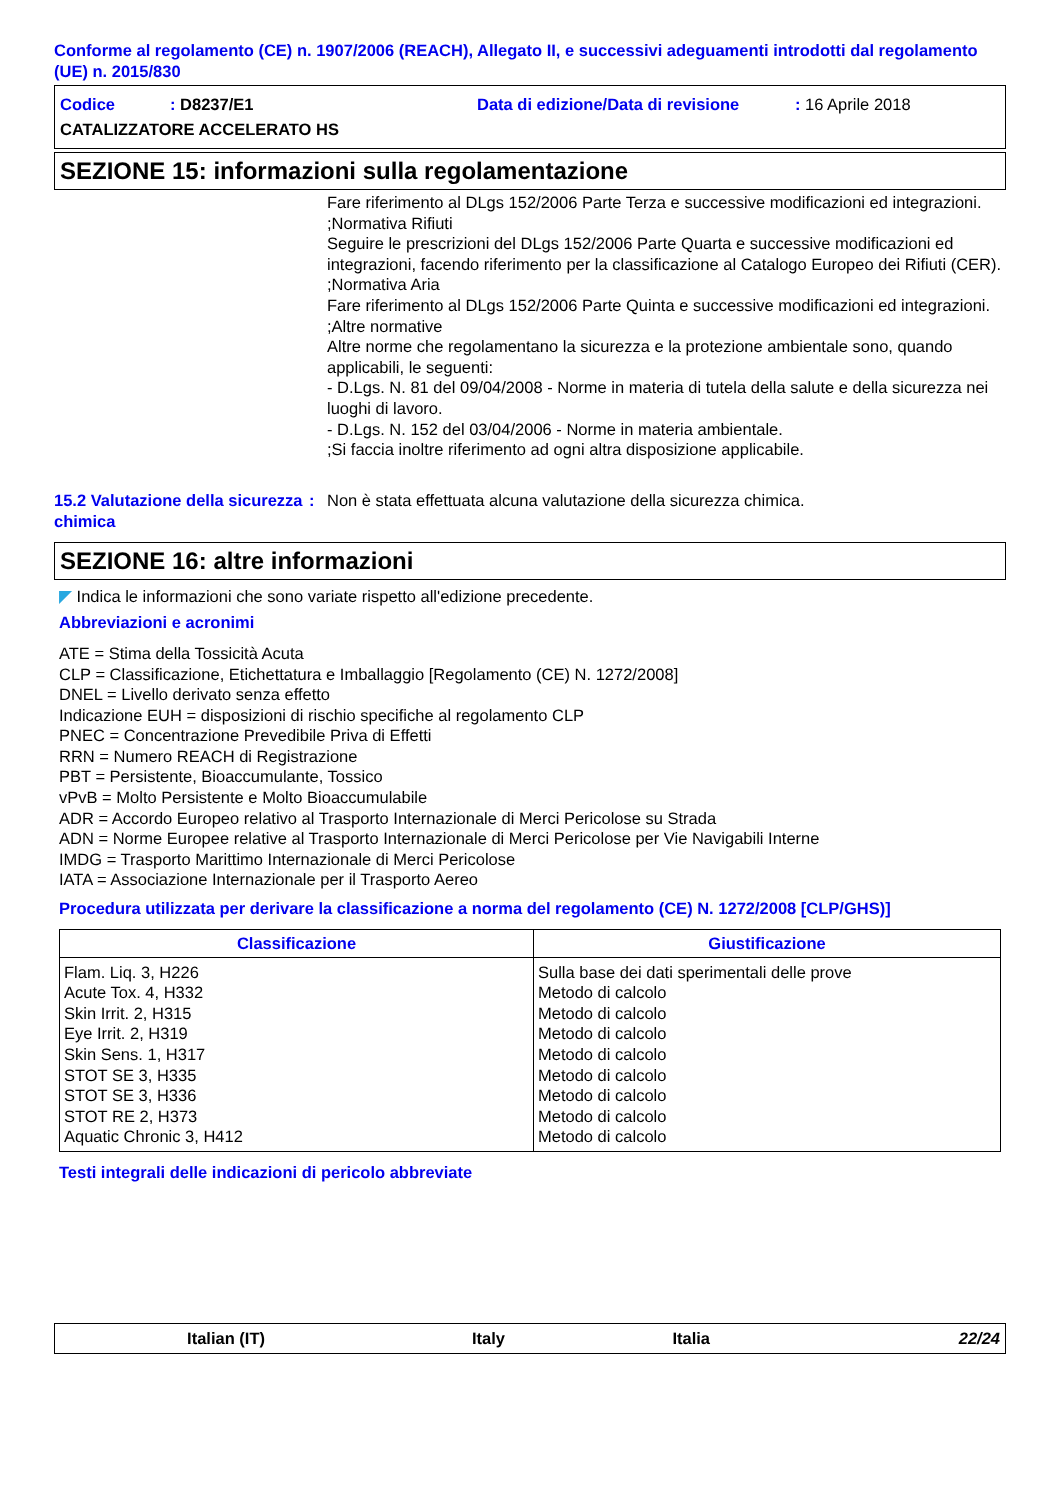Conforme al regolamento (CE) n. 1907/2006 (REACH), Allegato II, e successivi adeguamenti introdotti dal regolamento (UE) n. 2015/830
Codice: D8237/E1 Data di edizione/Data di revisione: 16 Aprile 2018
CATALIZZATORE ACCELERATO HS
SEZIONE 15: informazioni sulla regolamentazione
Fare riferimento al DLgs 152/2006 Parte Terza e successive modificazioni ed integrazioni.
;Normativa Rifiuti
Seguire le prescrizioni del DLgs 152/2006 Parte Quarta e successive modificazioni ed integrazioni, facendo riferimento per la classificazione al Catalogo Europeo dei Rifiuti (CER).
;Normativa Aria
Fare riferimento al DLgs 152/2006 Parte Quinta e successive modificazioni ed integrazioni.
;Altre normative
Altre norme che regolamentano la sicurezza e la protezione ambientale sono, quando applicabili, le seguenti:
- D.Lgs. N. 81 del 09/04/2008 - Norme in materia di tutela della salute e della sicurezza nei luoghi di lavoro.
- D.Lgs. N. 152 del 03/04/2006 - Norme in materia ambientale.
;Si faccia inoltre riferimento ad ogni altra disposizione applicabile.
15.2 Valutazione della sicurezza chimica
: Non è stata effettuata alcuna valutazione della sicurezza chimica.
SEZIONE 16: altre informazioni
◤ Indica le informazioni che sono variate rispetto all'edizione precedente.
Abbreviazioni e acronimi
ATE = Stima della Tossicità Acuta
CLP = Classificazione, Etichettatura e Imballaggio [Regolamento (CE) N. 1272/2008]
DNEL = Livello derivato senza effetto
Indicazione EUH = disposizioni di rischio specifiche al regolamento CLP
PNEC = Concentrazione Prevedibile Priva di Effetti
RRN = Numero REACH di Registrazione
PBT = Persistente, Bioaccumulante, Tossico
vPvB = Molto Persistente e Molto Bioaccumulabile
ADR = Accordo Europeo relativo al Trasporto Internazionale di Merci Pericolose su Strada
ADN = Norme Europee relative al Trasporto Internazionale di Merci Pericolose per Vie Navigabili Interne
IMDG = Trasporto Marittimo Internazionale di Merci Pericolose
IATA = Associazione Internazionale per il Trasporto Aereo
Procedura utilizzata per derivare la classificazione a norma del regolamento (CE) N. 1272/2008 [CLP/GHS)]
| Classificazione | Giustificazione |
| --- | --- |
| Flam. Liq. 3, H226 Acute Tox. 4, H332 Skin Irrit. 2, H315 Eye Irrit. 2, H319 Skin Sens. 1, H317 STOT SE 3, H335 STOT SE 3, H336 STOT RE 2, H373 Aquatic Chronic 3, H412 | Sulla base dei dati sperimentali delle prove Metodo di calcolo Metodo di calcolo Metodo di calcolo Metodo di calcolo Metodo di calcolo Metodo di calcolo Metodo di calcolo Metodo di calcolo |
Testi integrali delle indicazioni di pericolo abbreviate
Italian (IT) Italy Italia 22/24